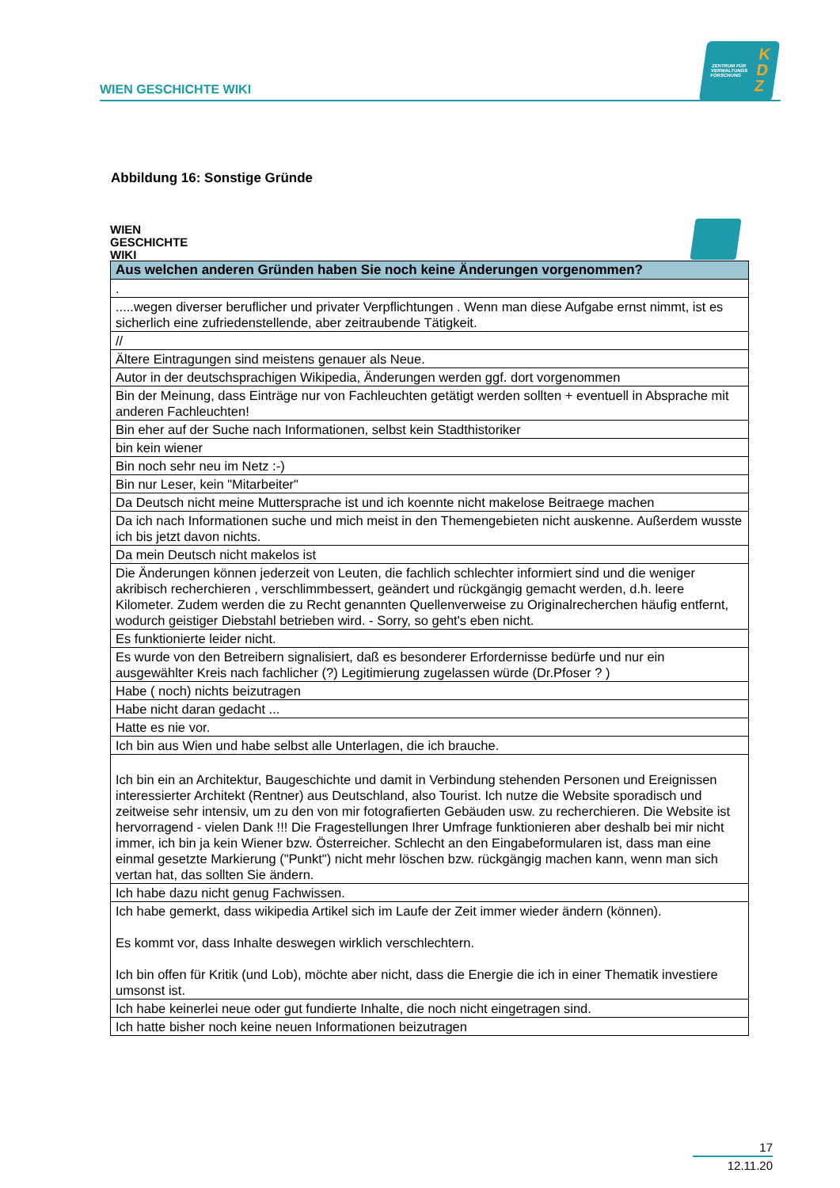WIEN GESCHICHTE WIKI
ZENTRUM FÜR
VERWALTUNGS
FORSCHUNG
K
D
Z
Abbildung 16: Sonstige Gründe
WIEN
GESCHICHTE
WIKI
| Aus welchen anderen Gründen haben Sie noch keine Änderungen vorgenommen? |
| --- |
| . |
| .....wegen diverser beruflicher und privater Verpflichtungen . Wenn man diese Aufgabe ernst nimmt, ist es sicherlich eine zufriedenstellende, aber zeitraubende Tätigkeit. |
| // |
| Ältere Eintragungen sind meistens genauer als Neue. |
| Autor in der deutschsprachigen Wikipedia, Änderungen werden ggf. dort vorgenommen |
| Bin der Meinung, dass Einträge nur von Fachleuchten getätigt werden sollten + eventuell in Absprache mit anderen Fachleuchten! |
| Bin eher auf der Suche nach Informationen, selbst kein Stadthistoriker |
| bin kein wiener |
| Bin noch sehr neu im Netz :-) |
| Bin nur Leser, kein "Mitarbeiter" |
| Da Deutsch nicht meine Muttersprache ist und ich koennte nicht makelose Beitraege machen |
| Da ich nach Informationen suche und mich meist in den Themengebieten nicht auskenne. Außerdem wusste ich bis jetzt davon nichts. |
| Da mein Deutsch nicht makelos ist |
| Die Änderungen können jederzeit von Leuten, die fachlich schlechter informiert sind und die weniger akribisch recherchieren , verschlimmbessert, geändert und rückgängig gemacht werden, d.h. leere Kilometer. Zudem werden die zu Recht genannten Quellenverweise zu Originalrecherchen häufig entfernt, wodurch geistiger Diebstahl betrieben wird. - Sorry, so geht's eben nicht. |
| Es funktionierte leider nicht. |
| Es wurde von den Betreibern signalisiert, daß es besonderer Erfordernisse bedürfe und nur ein ausgewählter Kreis nach fachlicher (?) Legitimierung zugelassen würde (Dr.Pfoser ? ) |
| Habe ( noch) nichts beizutragen |
| Habe nicht daran gedacht ... |
| Hatte es nie vor. |
| Ich bin aus Wien und habe selbst alle Unterlagen, die ich brauche. |
| Ich bin ein an Architektur, Baugeschichte und damit in Verbindung stehenden Personen und Ereignissen interessierter Architekt (Rentner) aus Deutschland, also Tourist. Ich nutze die Website sporadisch und zeitweise sehr intensiv, um zu den von mir fotografierten Gebäuden usw. zu recherchieren. Die Website ist hervorragend - vielen Dank !!! Die Fragestellungen Ihrer Umfrage funktionieren aber deshalb bei mir nicht immer, ich bin ja kein Wiener bzw. Österreicher. Schlecht an den Eingabeformularen ist, dass man eine einmal gesetzte Markierung ("Punkt") nicht mehr löschen bzw. rückgängig machen kann, wenn man sich vertan hat, das sollten Sie ändern. |
| Ich habe dazu nicht genug Fachwissen. |
| Ich habe gemerkt, dass wikipedia Artikel sich im Laufe der Zeit immer wieder ändern (können). Es kommt vor, dass Inhalte deswegen wirklich verschlechtern. Ich bin offen für Kritik (und Lob), möchte aber nicht, dass die Energie die ich in einer Thematik investiere umsonst ist. |
| Ich habe keinerlei neue oder gut fundierte Inhalte, die noch nicht eingetragen sind. |
| Ich hatte bisher noch keine neuen Informationen beizutragen |
17
12.11.20